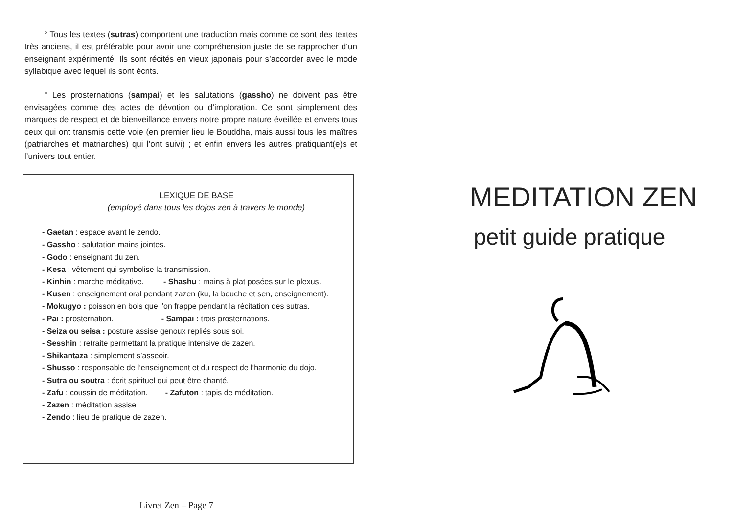° Tous les textes (sutras) comportent une traduction mais comme ce sont des textes très anciens, il est préférable pour avoir une compréhension juste de se rapprocher d’un enseignant expérimenté. Ils sont récités en vieux japonais pour s’accorder avec le mode syllabique avec lequel ils sont écrits.
° Les prosternations (sampai) et les salutations (gassho) ne doivent pas être envisagées comme des actes de dévotion ou d’imploration. Ce sont simplement des marques de respect et de bienveillance envers notre propre nature éveillée et envers tous ceux qui ont transmis cette voie (en premier lieu le Bouddha, mais aussi tous les maîtres (patriarches et matriarches) qui l’ont suivi) ; et enfin envers les autres pratiquant(e)s et l’univers tout entier.
LEXIQUE DE BASE
(employé dans tous les dojos zen à travers le monde)
- Gaetan : espace avant le zendo.
- Gassho : salutation mains jointes.
- Godo : enseignant du zen.
- Kesa : vêtement qui symbolise la transmission.
- Kinhin : marche méditative. - Shashu : mains à plat posées sur le plexus.
- Kusen : enseignement oral pendant zazen (ku, la bouche et sen, enseignement).
- Mokugyo : poisson en bois que l’on frappe pendant la récitation des sutras.
- Pai : prosternation. - Sampai : trois prosternations.
- Seiza ou seisa : posture assise genoux repliés sous soi.
- Sesshin : retraite permettant la pratique intensive de zazen.
- Shikantaza : simplement s’asseoir.
- Shusso : responsable de l’enseignement et du respect de l’harmonie du dojo.
- Sutra ou soutra : écrit spirituel qui peut être chanté.
- Zafu : coussin de méditation. - Zafuton : tapis de méditation.
- Zazen : méditation assise
- Zendo : lieu de pratique de zazen.
Livret Zen – Page 7
MEDITATION ZEN
petit guide pratique